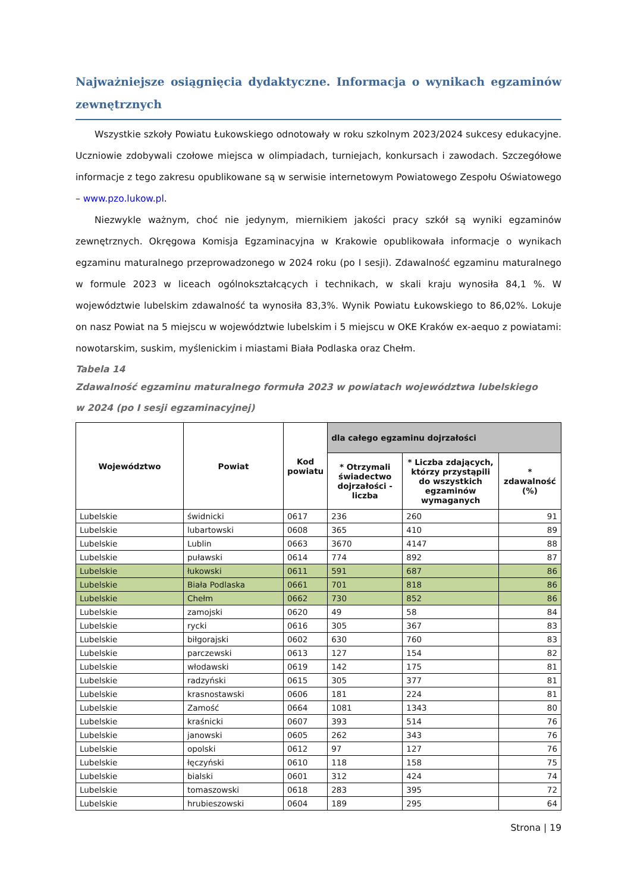Najważniejsze osiągnięcia dydaktyczne. Informacja o wynikach egzaminów zewnętrznych
Wszystkie szkoły Powiatu Łukowskiego odnotowały w roku szkolnym 2023/2024 sukcesy edukacyjne. Uczniowie zdobywali czołowe miejsca w olimpiadach, turniejach, konkursach i zawodach. Szczegółowe informacje z tego zakresu opublikowane są w serwisie internetowym Powiatowego Zespołu Oświatowego – www.pzo.lukow.pl.
Niezwykle ważnym, choć nie jedynym, miernikiem jakości pracy szkół są wyniki egzaminów zewnętrznych. Okręgowa Komisja Egzaminacyjna w Krakowie opublikowała informacje o wynikach egzaminu maturalnego przeprowadzonego w 2024 roku (po I sesji). Zdawalność egzaminu maturalnego w formule 2023 w liceach ogólnokształcących i technikach, w skali kraju wynosiła 84,1 %. W województwie lubelskim zdawalność ta wynosiła 83,3%. Wynik Powiatu Łukowskiego to 86,02%. Lokuje on nasz Powiat na 5 miejscu w województwie lubelskim i 5 miejscu w OKE Kraków ex-aequo z powiatami: nowotarskim, suskim, myślenickim i miastami Biała Podlaska oraz Chełm.
Tabela 14
Zdawalność egzaminu maturalnego formuła 2023 w powiatach województwa lubelskiego
w 2024 (po I sesji egzaminacyjnej)
| Województwo | Powiat | Kod powiatu | dla całego egzaminu dojrzałości | | |
| --- | --- | --- | --- | --- | --- |
| | | | * Otrzymali świadectwo dojrzałości - liczba | * Liczba zdających, którzy przystąpili do wszystkich egzaminów wymaganych | * zdawalność (%) |
| Lubelskie | świdnicki | 0617 | 236 | 260 | 91 |
| Lubelskie | lubartowski | 0608 | 365 | 410 | 89 |
| Lubelskie | Lublin | 0663 | 3670 | 4147 | 88 |
| Lubelskie | puławski | 0614 | 774 | 892 | 87 |
| Lubelskie | łukowski | 0611 | 591 | 687 | 86 |
| Lubelskie | Biała Podlaska | 0661 | 701 | 818 | 86 |
| Lubelskie | Chełm | 0662 | 730 | 852 | 86 |
| Lubelskie | zamojski | 0620 | 49 | 58 | 84 |
| Lubelskie | rycki | 0616 | 305 | 367 | 83 |
| Lubelskie | biłgorajski | 0602 | 630 | 760 | 83 |
| Lubelskie | parczewski | 0613 | 127 | 154 | 82 |
| Lubelskie | włodawski | 0619 | 142 | 175 | 81 |
| Lubelskie | radzyński | 0615 | 305 | 377 | 81 |
| Lubelskie | krasnostawski | 0606 | 181 | 224 | 81 |
| Lubelskie | Zamość | 0664 | 1081 | 1343 | 80 |
| Lubelskie | kraśnicki | 0607 | 393 | 514 | 76 |
| Lubelskie | janowski | 0605 | 262 | 343 | 76 |
| Lubelskie | opolski | 0612 | 97 | 127 | 76 |
| Lubelskie | łęczyński | 0610 | 118 | 158 | 75 |
| Lubelskie | bialski | 0601 | 312 | 424 | 74 |
| Lubelskie | tomaszowski | 0618 | 283 | 395 | 72 |
| Lubelskie | hrubieszowski | 0604 | 189 | 295 | 64 |
Strona | 19